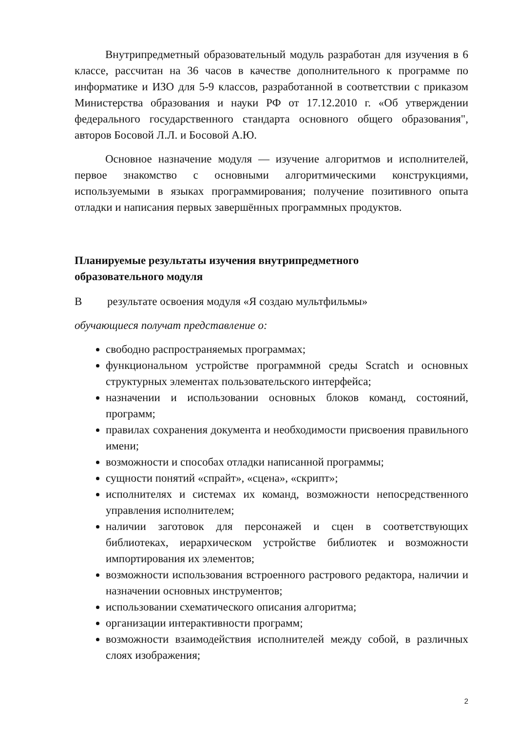Внутрипредметный образовательный модуль разработан для изучения в 6 классе, рассчитан на 36 часов в качестве дополнительного к программе по информатике и ИЗО для 5-9 классов, разработанной в соответствии с приказом Министерства образования и науки РФ от 17.12.2010 г. «Об утверждении федерального государственного стандарта основного общего образования", авторов Босовой Л.Л. и Босовой А.Ю.
Основное назначение модуля — изучение алгоритмов и исполнителей, первое знакомство с основными алгоритмическими конструкциями, используемыми в языках программирования; получение позитивного опыта отладки и написания первых завершённых программных продуктов.
Планируемые результаты изучения внутрипредметного
образовательного модуля
В результате освоения модуля «Я создаю мультфильмы»
обучающиеся получат представление о:
свободно распространяемых программах;
функциональном устройстве программной среды Scratch и основных структурных элементах пользовательского интерфейса;
назначении и использовании основных блоков команд, состояний, программ;
правилах сохранения документа и необходимости присвоения правильного имени;
возможности и способах отладки написанной программы;
сущности понятий «спрайт», «сцена», «скрипт»;
исполнителях и системах их команд, возможности непосредственного управления исполнителем;
наличии заготовок для персонажей и сцен в соответствующих библиотеках, иерархическом устройстве библиотек и возможности импортирования их элементов;
возможности использования встроенного растрового редактора, наличии и назначении основных инструментов;
использовании схематического описания алгоритма;
организации интерактивности программ;
возможности взаимодействия исполнителей между собой, в различных слоях изображения;
2